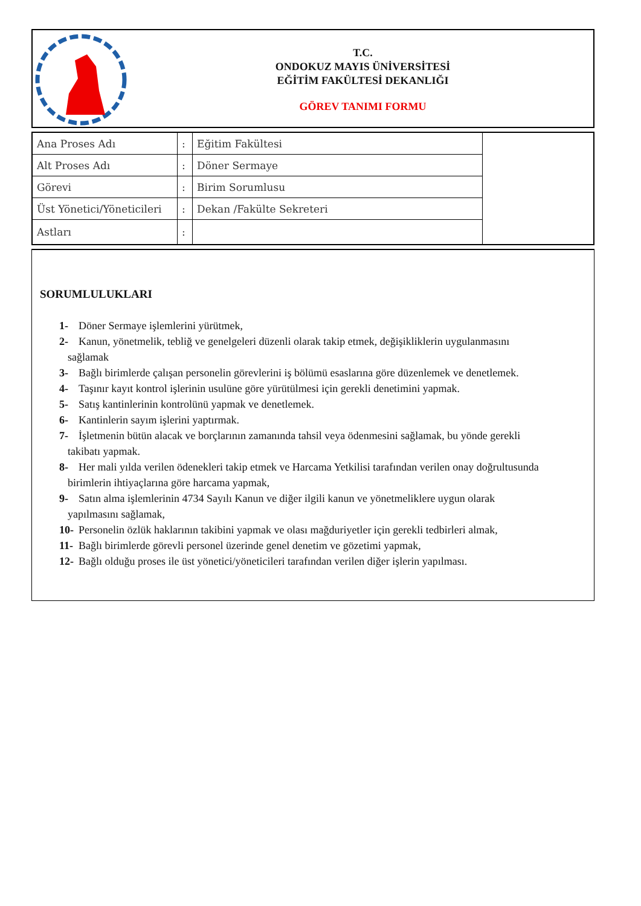T.C.
ONDOKUZ MAYIS ÜNİVERSİTESİ
EĞİTİM FAKÜLTESİ DEKANLIĞI
GÖREV TANIMI FORMU
| Ana Proses Adı | : | Eğitim Fakültesi | |
| Alt Proses Adı | : | Döner Sermaye | |
| Görevi | : | Birim Sorumlusu | |
| Üst Yönetici/Yöneticileri | : | Dekan /Fakülte Sekreteri | |
| Astları | : | | |
SORUMLULUKLARI
1- Döner Sermaye işlemlerini yürütmek,
2- Kanun, yönetmelik, tebliğ ve genelgeleri düzenli olarak takip etmek, değişikliklerin uygulanmasını
sağlamak
3- Bağlı birimlerde çalışan personelin görevlerini iş bölümü esaslarına göre düzenlemek ve denetlemek.
4- Taşınır kayıt kontrol işlerinin usulüne göre yürütülmesi için gerekli denetimini yapmak.
5- Satış kantinlerinin kontrolünü yapmak ve denetlemek.
6- Kantinlerin sayım işlerini yaptırmak.
7- İşletmenin bütün alacak ve borçlarının zamanında tahsil veya ödenmesini sağlamak, bu yönde gerekli
takibatı yapmak.
8- Her mali yılda verilen ödenekleri takip etmek ve Harcama Yetkilisi tarafından verilen onay doğrultusunda
birimlerin ihtiyaçlarına göre harcama yapmak,
9- Satın alma işlemlerinin 4734 Sayılı Kanun ve diğer ilgili kanun ve yönetmeliklere uygun olarak
yapılmasını sağlamak,
10- Personelin özlük haklarının takibini yapmak ve olası mağduriyetler için gerekli tedbirleri almak,
11- Bağlı birimlerde görevli personel üzerinde genel denetim ve gözetimi yapmak,
12- Bağlı olduğu proses ile üst yönetici/yöneticileri tarafından verilen diğer işlerin yapılması.